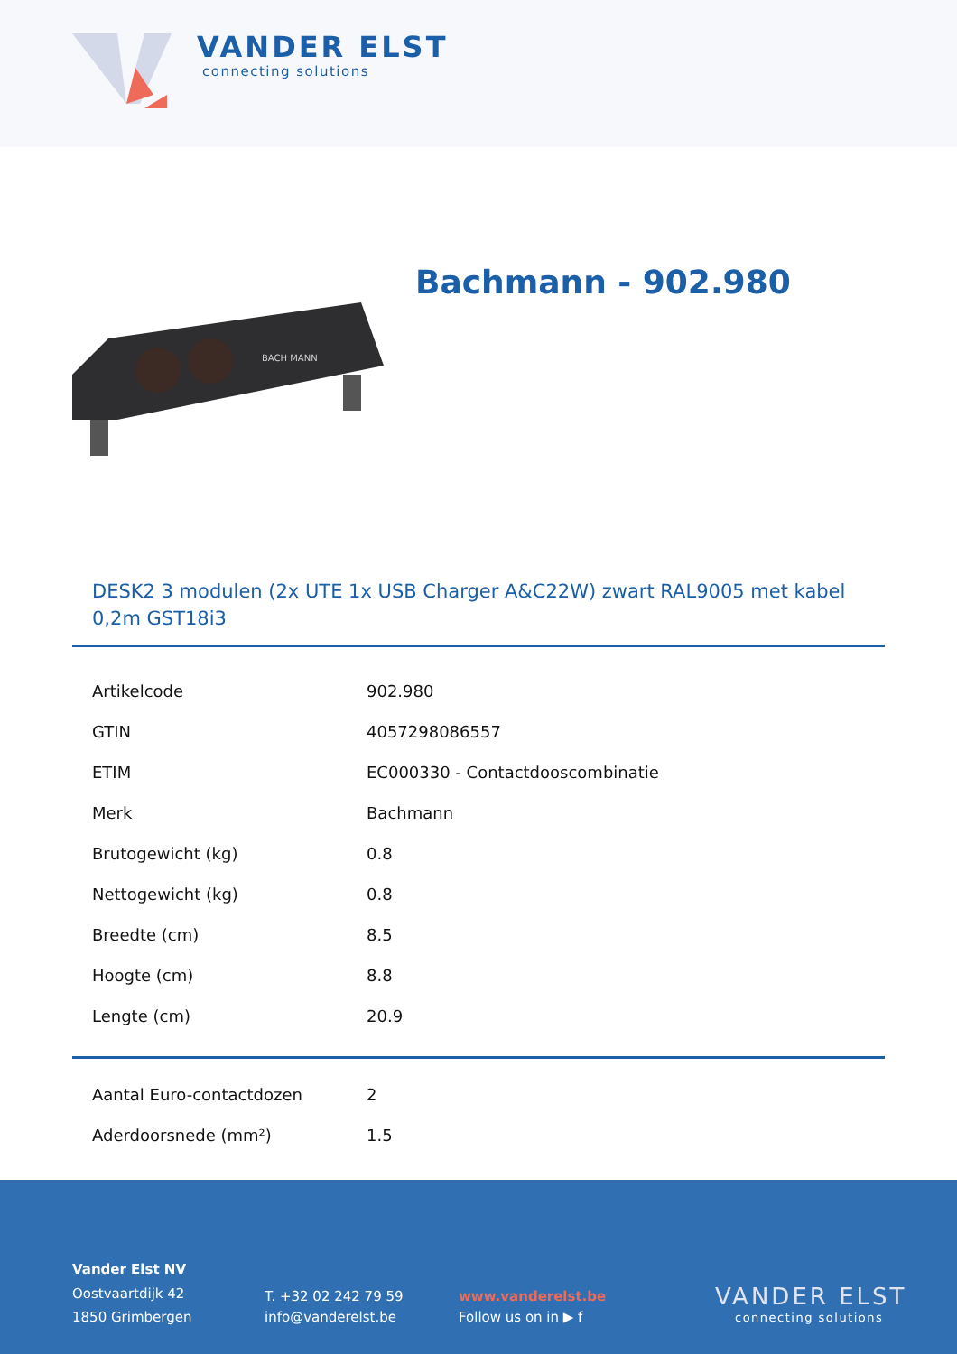VANDER ELST
connecting solutions
Bachmann - 902.980
BACH MANN
DESK2 3 modulen (2x UTE 1x USB Charger A&C22W) zwart RAL9005 met kabel 0,2m GST18i3
| Artikelcode | 902.980 |
| GTIN | 4057298086557 |
| ETIM | EC000330 - Contactdooscombinatie |
| Merk | Bachmann |
| Brutogewicht (kg) | 0.8 |
| Nettogewicht (kg) | 0.8 |
| Breedte (cm) | 8.5 |
| Hoogte (cm) | 8.8 |
| Lengte (cm) | 20.9 |
| Aantal Euro-contactdozen | 2 |
| Aderdoorsnede (mm²) | 1.5 |
Vander Elst NV
Oostvaartdijk 42
1850 Grimbergen
T. +32 02 242 79 59
info@vanderelst.be
www.vanderelst.be
Follow us on in ▶ f
VANDER ELST
connecting solutions